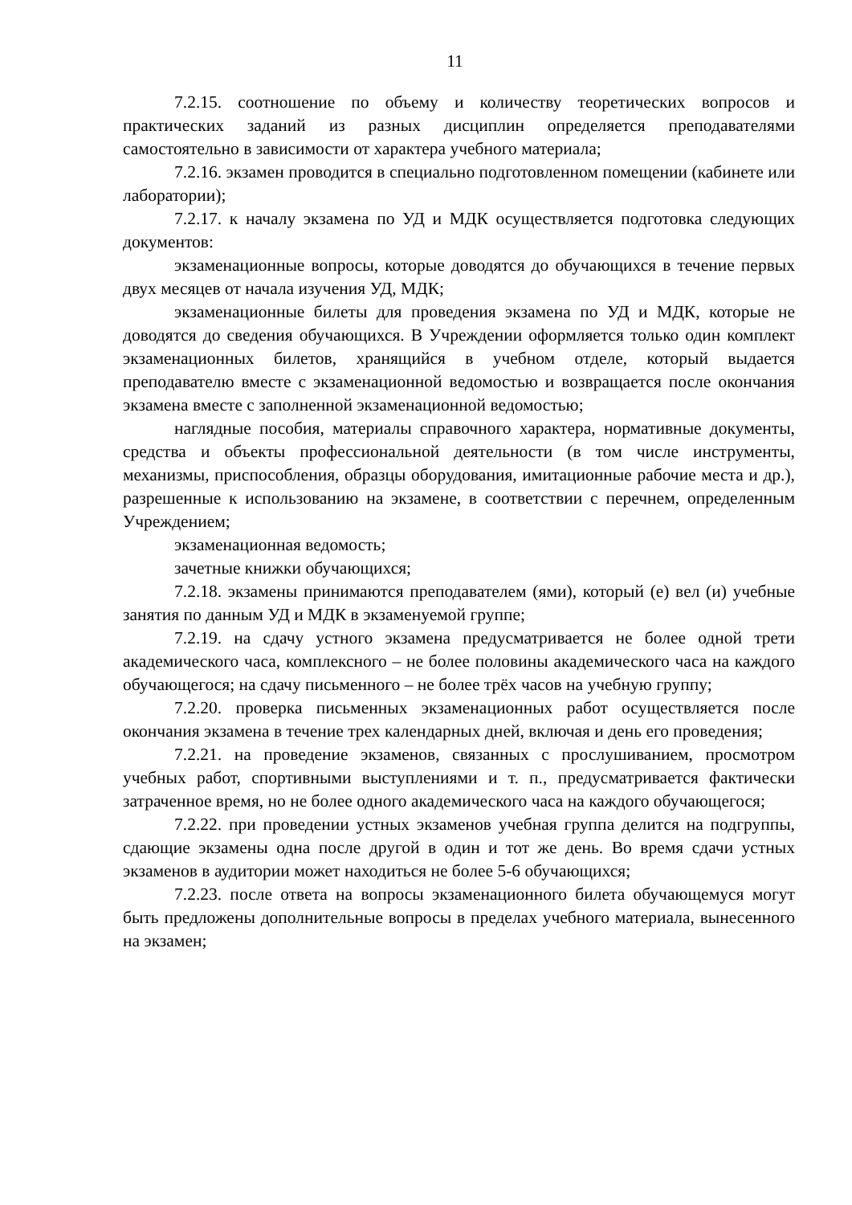11
7.2.15. соотношение по объему и количеству теоретических вопросов и практических заданий из разных дисциплин определяется преподавателями самостоятельно в зависимости от характера учебного материала;
7.2.16. экзамен проводится в специально подготовленном помещении (кабинете или лаборатории);
7.2.17. к началу экзамена по УД и МДК осуществляется подготовка следующих документов:
экзаменационные вопросы, которые доводятся до обучающихся в течение первых двух месяцев от начала изучения УД, МДК;
экзаменационные билеты для проведения экзамена по УД и МДК, которые не доводятся до сведения обучающихся. В Учреждении оформляется только один комплект экзаменационных билетов, хранящийся в учебном отделе, который выдается преподавателю вместе с экзаменационной ведомостью и возвращается после окончания экзамена вместе с заполненной экзаменационной ведомостью;
наглядные пособия, материалы справочного характера, нормативные документы, средства и объекты профессиональной деятельности (в том числе инструменты, механизмы, приспособления, образцы оборудования, имитационные рабочие места и др.), разрешенные к использованию на экзамене, в соответствии с перечнем, определенным Учреждением;
экзаменационная ведомость;
зачетные книжки обучающихся;
7.2.18. экзамены принимаются преподавателем (ями), который (е) вел (и) учебные занятия по данным УД и МДК в экзаменуемой группе;
7.2.19. на сдачу устного экзамена предусматривается не более одной трети академического часа, комплексного – не более половины академического часа на каждого обучающегося; на сдачу письменного – не более трёх часов на учебную группу;
7.2.20. проверка письменных экзаменационных работ осуществляется после окончания экзамена в течение трех календарных дней, включая и день его проведения;
7.2.21. на проведение экзаменов, связанных с прослушиванием, просмотром учебных работ, спортивными выступлениями и т. п., предусматривается фактически затраченное время, но не более одного академического часа на каждого обучающегося;
7.2.22. при проведении устных экзаменов учебная группа делится на подгруппы, сдающие экзамены одна после другой в один и тот же день. Во время сдачи устных экзаменов в аудитории может находиться не более 5-6 обучающихся;
7.2.23. после ответа на вопросы экзаменационного билета обучающемуся могут быть предложены дополнительные вопросы в пределах учебного материала, вынесенного на экзамен;